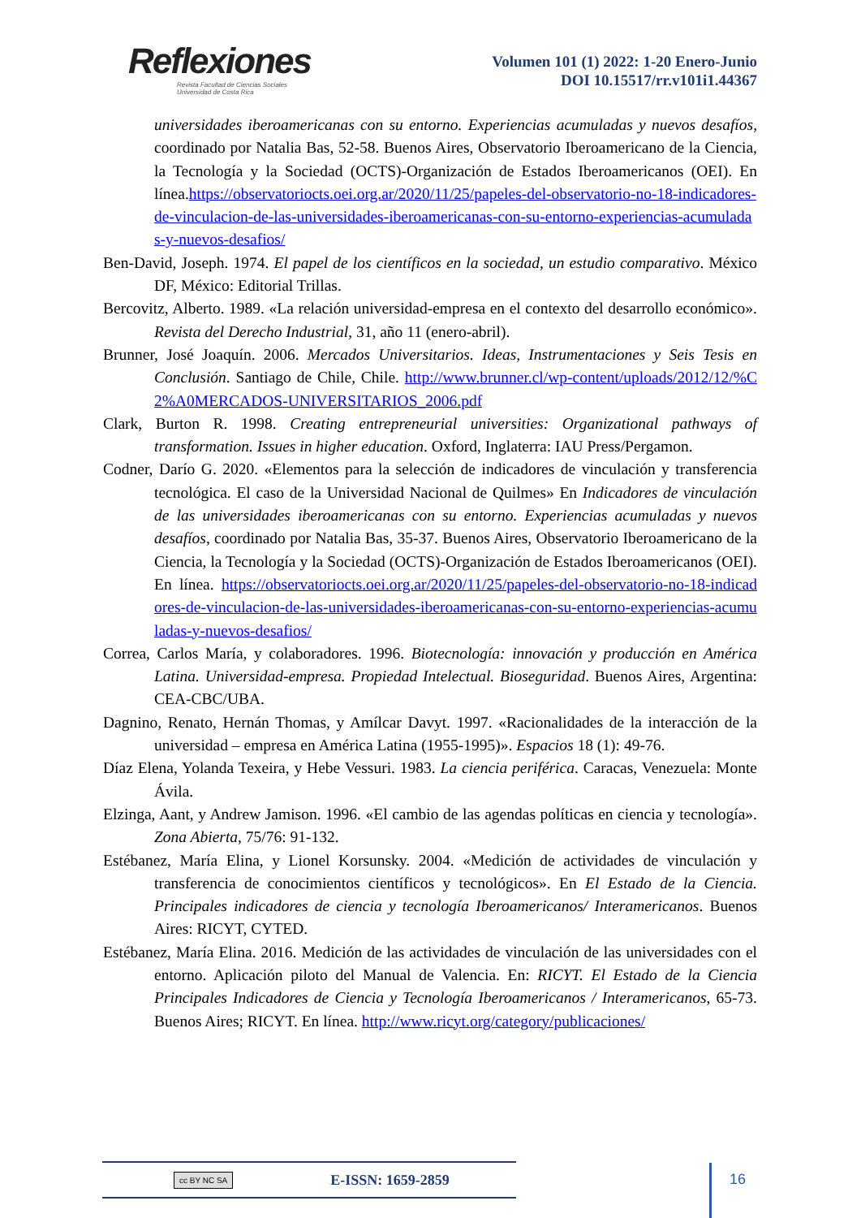Reflexiones
Revista Facultad de Ciencias Sociales
Universidad de Costa Rica
Volumen 101 (1) 2022: 1-20 Enero-Junio
DOI 10.15517/rr.v101i1.44367
universidades iberoamericanas con su entorno. Experiencias acumuladas y nuevos desafíos, coordinado por Natalia Bas, 52-58. Buenos Aires, Observatorio Iberoamericano de la Ciencia, la Tecnología y la Sociedad (OCTS)-Organización de Estados Iberoamericanos (OEI). En línea.https://observatoriocts.oei.org.ar/2020/11/25/papeles-del-observatorio-no-18-indicadores-de-vinculacion-de-las-universidades-iberoamericanas-con-su-entorno-experiencias-acumuladas-y-nuevos-desafios/
Ben-David, Joseph. 1974. El papel de los científicos en la sociedad, un estudio comparativo. México DF, México: Editorial Trillas.
Bercovitz, Alberto. 1989. «La relación universidad-empresa en el contexto del desarrollo económico». Revista del Derecho Industrial, 31, año 11 (enero-abril).
Brunner, José Joaquín. 2006. Mercados Universitarios. Ideas, Instrumentaciones y Seis Tesis en Conclusión. Santiago de Chile, Chile. http://www.brunner.cl/wp-content/uploads/2012/12/%C2%A0MERCADOS-UNIVERSITARIOS_2006.pdf
Clark, Burton R. 1998. Creating entrepreneurial universities: Organizational pathways of transformation. Issues in higher education. Oxford, Inglaterra: IAU Press/Pergamon.
Codner, Darío G. 2020. «Elementos para la selección de indicadores de vinculación y transferencia tecnológica. El caso de la Universidad Nacional de Quilmes» En Indicadores de vinculación de las universidades iberoamericanas con su entorno. Experiencias acumuladas y nuevos desafíos, coordinado por Natalia Bas, 35-37. Buenos Aires, Observatorio Iberoamericano de la Ciencia, la Tecnología y la Sociedad (OCTS)-Organización de Estados Iberoamericanos (OEI). En línea. https://observatoriocts.oei.org.ar/2020/11/25/papeles-del-observatorio-no-18-indicadores-de-vinculacion-de-las-universidades-iberoamericanas-con-su-entorno-experiencias-acumuladas-y-nuevos-desafios/
Correa, Carlos María, y colaboradores. 1996. Biotecnología: innovación y producción en América Latina. Universidad-empresa. Propiedad Intelectual. Bioseguridad. Buenos Aires, Argentina: CEA-CBC/UBA.
Dagnino, Renato, Hernán Thomas, y Amílcar Davyt. 1997. «Racionalidades de la interacción de la universidad – empresa en América Latina (1955-1995)». Espacios 18 (1): 49-76.
Díaz Elena, Yolanda Texeira, y Hebe Vessuri. 1983. La ciencia periférica. Caracas, Venezuela: Monte Ávila.
Elzinga, Aant, y Andrew Jamison. 1996. «El cambio de las agendas políticas en ciencia y tecnología». Zona Abierta, 75/76: 91-132.
Estébanez, María Elina, y Lionel Korsunsky. 2004. «Medición de actividades de vinculación y transferencia de conocimientos científicos y tecnológicos». En El Estado de la Ciencia. Principales indicadores de ciencia y tecnología Iberoamericanos/ Interamericanos. Buenos Aires: RICYT, CYTED.
Estébanez, María Elina. 2016. Medición de las actividades de vinculación de las universidades con el entorno. Aplicación piloto del Manual de Valencia. En: RICYT. El Estado de la Ciencia Principales Indicadores de Ciencia y Tecnología Iberoamericanos / Interamericanos, 65-73. Buenos Aires; RICYT. En línea. http://www.ricyt.org/category/publicaciones/
cc BY NC SA E-ISSN: 1659-2859 16